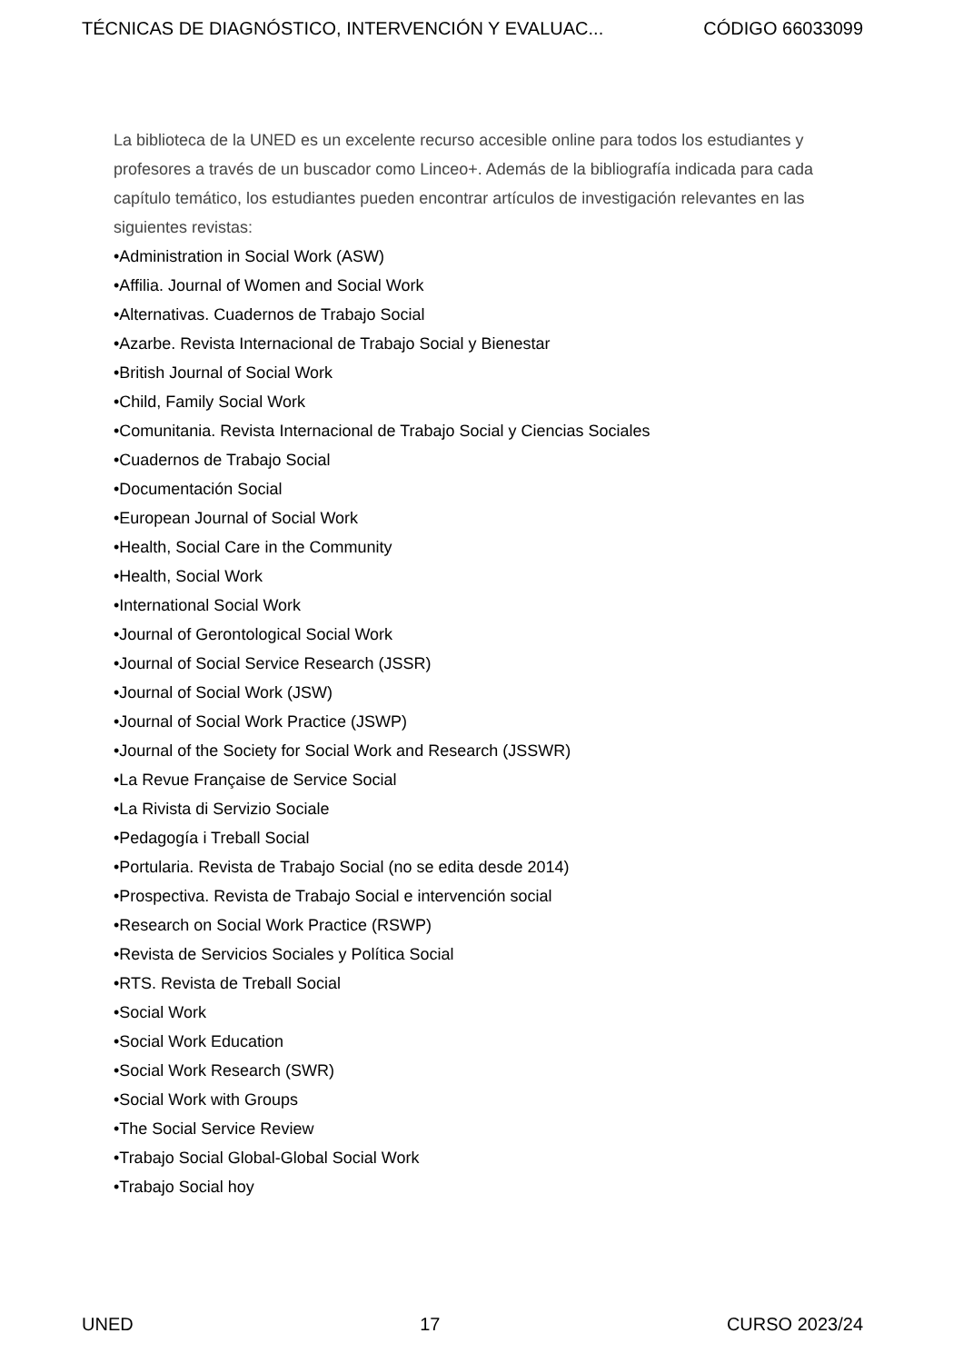TÉCNICAS DE DIAGNÓSTICO, INTERVENCIÓN Y EVALUAC... CÓDIGO 66033099
La biblioteca de la UNED es un excelente recurso accesible online para todos los estudiantes y profesores a través de un buscador como Linceo+. Además de la bibliografía indicada para cada capítulo temático, los estudiantes pueden encontrar artículos de investigación relevantes en las siguientes revistas:
•Administration in Social Work (ASW)
•Affilia. Journal of Women and Social Work
•Alternativas. Cuadernos de Trabajo Social
•Azarbe. Revista Internacional de Trabajo Social y Bienestar
•British Journal of Social Work
•Child, Family Social Work
•Comunitania. Revista Internacional de Trabajo Social y Ciencias Sociales
•Cuadernos de Trabajo Social
•Documentación Social
•European Journal of Social Work
•Health, Social Care in the Community
•Health, Social Work
•International Social Work
•Journal of Gerontological Social Work
•Journal of Social Service Research (JSSR)
•Journal of Social Work (JSW)
•Journal of Social Work Practice (JSWP)
•Journal of the Society for Social Work and Research (JSSWR)
•La Revue Française de Service Social
•La Rivista di Servizio Sociale
•Pedagogía i Treball Social
•Portularia. Revista de Trabajo Social (no se edita desde 2014)
•Prospectiva. Revista de Trabajo Social e intervención social
•Research on Social Work Practice (RSWP)
•Revista de Servicios Sociales y Política Social
•RTS. Revista de Treball Social
•Social Work
•Social Work Education
•Social Work Research (SWR)
•Social Work with Groups
•The Social Service Review
•Trabajo Social Global-Global Social Work
•Trabajo Social hoy
UNED 17 CURSO 2023/24